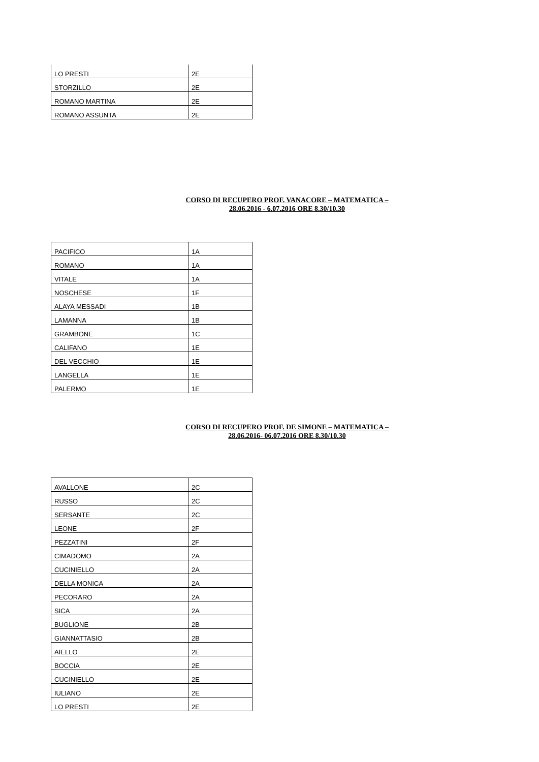| LO PRESTI | 2E |
| STORZILLO | 2E |
| ROMANO MARTINA | 2E |
| ROMANO ASSUNTA | 2E |
CORSO DI RECUPERO PROF. VANACORE – MATEMATICA –
28.06.2016 - 6.07.2016 ORE 8.30/10.30
| PACIFICO | 1A |
| ROMANO | 1A |
| VITALE | 1A |
| NOSCHESE | 1F |
| ALAYA MESSADI | 1B |
| LAMANNA | 1B |
| GRAMBONE | 1C |
| CALIFANO | 1E |
| DEL VECCHIO | 1E |
| LANGELLA | 1E |
| PALERMO | 1E |
CORSO DI RECUPERO PROF. DE SIMONE – MATEMATICA –
28.06.2016- 06.07.2016 ORE 8.30/10.30
| AVALLONE | 2C |
| RUSSO | 2C |
| SERSANTE | 2C |
| LEONE | 2F |
| PEZZATINI | 2F |
| CIMADOMO | 2A |
| CUCINIELLO | 2A |
| DELLA MONICA | 2A |
| PECORARO | 2A |
| SICA | 2A |
| BUGLIONE | 2B |
| GIANNATTASIO | 2B |
| AIELLO | 2E |
| BOCCIA | 2E |
| CUCINIELLO | 2E |
| IULIANO | 2E |
| LO PRESTI | 2E |